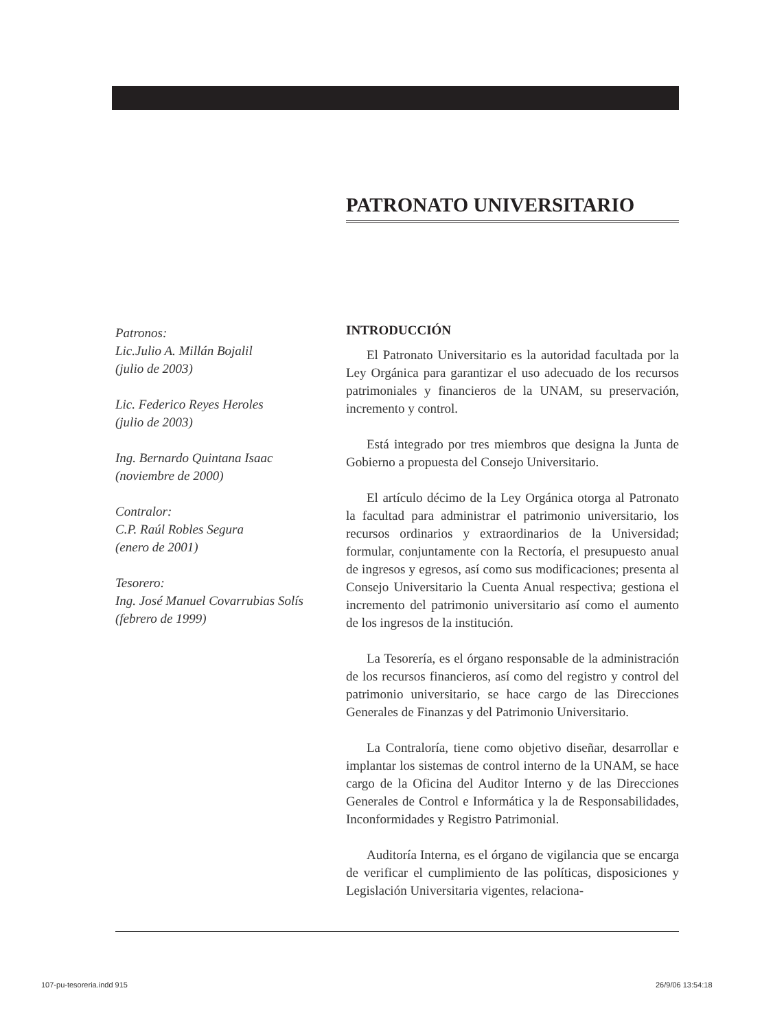PATRONATO UNIVERSITARIO
Patronos:
Lic.Julio A. Millán Bojalil
(julio de 2003)
Lic. Federico Reyes Heroles
(julio de 2003)
Ing. Bernardo Quintana Isaac
(noviembre de 2000)
Contralor:
C.P. Raúl Robles Segura
(enero de 2001)
Tesorero:
Ing. José Manuel Covarrubias Solís
(febrero de 1999)
INTRODUCCIÓN
El Patronato Universitario es la autoridad facultada por la Ley Orgánica para garantizar el uso adecuado de los recursos patrimoniales y financieros de la UNAM, su preservación, incremento y control.
Está integrado por tres miembros que designa la Junta de Gobierno a propuesta del Consejo Universitario.
El artículo décimo de la Ley Orgánica otorga al Patronato la facultad para administrar el patrimonio universitario, los recursos ordinarios y extraordinarios de la Universidad; formular, conjuntamente con la Rectoría, el presupuesto anual de ingresos y egresos, así como sus modificaciones; presenta al Consejo Universitario la Cuenta Anual respectiva; gestiona el incremento del patrimonio universitario así como el aumento de los ingresos de la institución.
La Tesorería, es el órgano responsable de la administración de los recursos financieros, así como del registro y control del patrimonio universitario, se hace cargo de las Direcciones Generales de Finanzas y del Patrimonio Universitario.
La Contraloría, tiene como objetivo diseñar, desarrollar e implantar los sistemas de control interno de la UNAM, se hace cargo de la Oficina del Auditor Interno y de las Direcciones Generales de Control e Informática y la de Responsabilidades, Inconformidades y Registro Patrimonial.
Auditoría Interna, es el órgano de vigilancia que se encarga de verificar el cumplimiento de las políticas, disposiciones y Legislación Universitaria vigentes, relaciona-
107-pu-tesoreria.indd 915 26/9/06 13:54:18